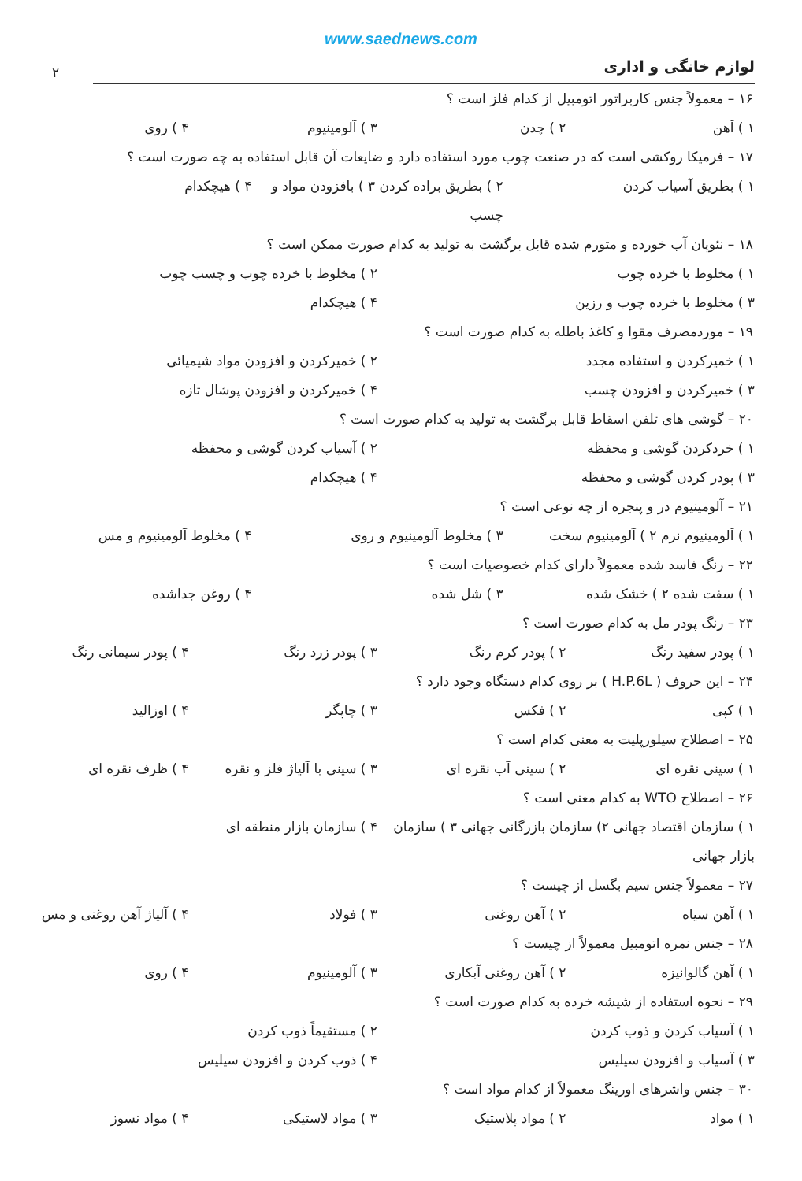www.saednews.com
۲
لوازم خانگی و اداری
۱۶ – معمولاً جنس کاربراتور اتومبیل از کدام فلز است ؟
۱ ) آهن ۲ ) چدن ۳ ) آلومینیوم ۴ ) روی
۱۷ – فرمیکا روکشی است که در صنعت چوب مورد استفاده دارد و ضایعات آن قابل استفاده به چه صورت است ؟
۱ ) بطریق آسیاب کردن ۲ ) بطریق براده کردن ۳ ) بافزودن مواد و چسب ۴ ) هیچکدام
۱۸ – نئوپان آب خورده و متورم شده قابل برگشت به تولید به کدام صورت ممکن است ؟
۱ ) مخلوط با خرده چوب ۲ ) مخلوط با خرده چوب و چسب چوب
۳ ) مخلوط با خرده چوب و رزین ۴ ) هیچکدام
۱۹ – موردمصرف مقوا و کاغذ باطله به کدام صورت است ؟
۱ ) خمیرکردن و استفاده مجدد ۲ ) خمیرکردن و افزودن مواد شیمیائی
۳ ) خمیرکردن و افزودن چسب ۴ ) خمیرکردن و افزودن پوشال تازه
۲۰ – گوشی های تلفن اسقاط قابل برگشت به تولید به کدام صورت است ؟
۱ ) خردکردن گوشی و محفظه ۲ ) آسیاب کردن گوشی و محفظه
۳ ) پودر کردن گوشی و محفظه ۴ ) هیچکدام
۲۱ – آلومینیوم در و پنجره از چه نوعی است ؟
۱ ) آلومینیوم نرم ۲ ) آلومینیوم سخت ۳ ) مخلوط آلومینیوم و روی ۴ ) مخلوط آلومینیوم و مس
۲۲ – رنگ فاسد شده معمولاً دارای کدام خصوصیات است ؟
۱ ) سفت شده ۲ ) خشک شده ۳ ) شل شده ۴ ) روغن جداشده
۲۳ – رنگ پودر مل به کدام صورت است ؟
۱ ) پودر سفید رنگ ۲ ) پودر کرم رنگ ۳ ) پودر زرد رنگ ۴ ) پودر سیمانی رنگ
۲۴ – این حروف ( H.P.6L ) بر روی کدام دستگاه وجود دارد ؟
۱ ) کپی ۲ ) فکس ۳ ) چاپگر ۴ ) اوزالید
۲۵ – اصطلاح سیلورپلیت به معنی کدام است ؟
۱ ) سینی نقره ای ۲ ) سینی آب نقره ای ۳ ) سینی با آلیاژ فلز و نقره ۴ ) ظرف نقره ای
۲۶ – اصطلاح WTO به کدام معنی است ؟
۱ ) سازمان اقتصاد جهانی ۲) سازمان بازرگانی جهانی ۳ ) سازمان بازار جهانی ۴ ) سازمان بازار منطقه ای
۲۷ – معمولاً جنس سیم بگسل از چیست ؟
۱ ) آهن سیاه ۲ ) آهن روغنی ۳ ) فولاد ۴ ) آلیاژ آهن روغنی و مس
۲۸ – جنس نمره اتومبیل معمولاً از چیست ؟
۱ ) آهن گالوانیزه ۲ ) آهن روغنی آبکاری ۳ ) آلومینیوم ۴ ) روی
۲۹ – نحوه استفاده از شیشه خرده به کدام صورت است ؟
۱ ) آسیاب کردن و ذوب کردن ۲ ) مستقیماً ذوب کردن
۳ ) آسیاب و افزودن سیلیس ۴ ) ذوب کردن و افزودن سیلیس
۳۰ – جنس واشرهای اورینگ معمولاً از کدام مواد است ؟
۱ ) مواد ۲ ) مواد پلاستیک ۳ ) مواد لاستیکی ۴ ) مواد نسوز